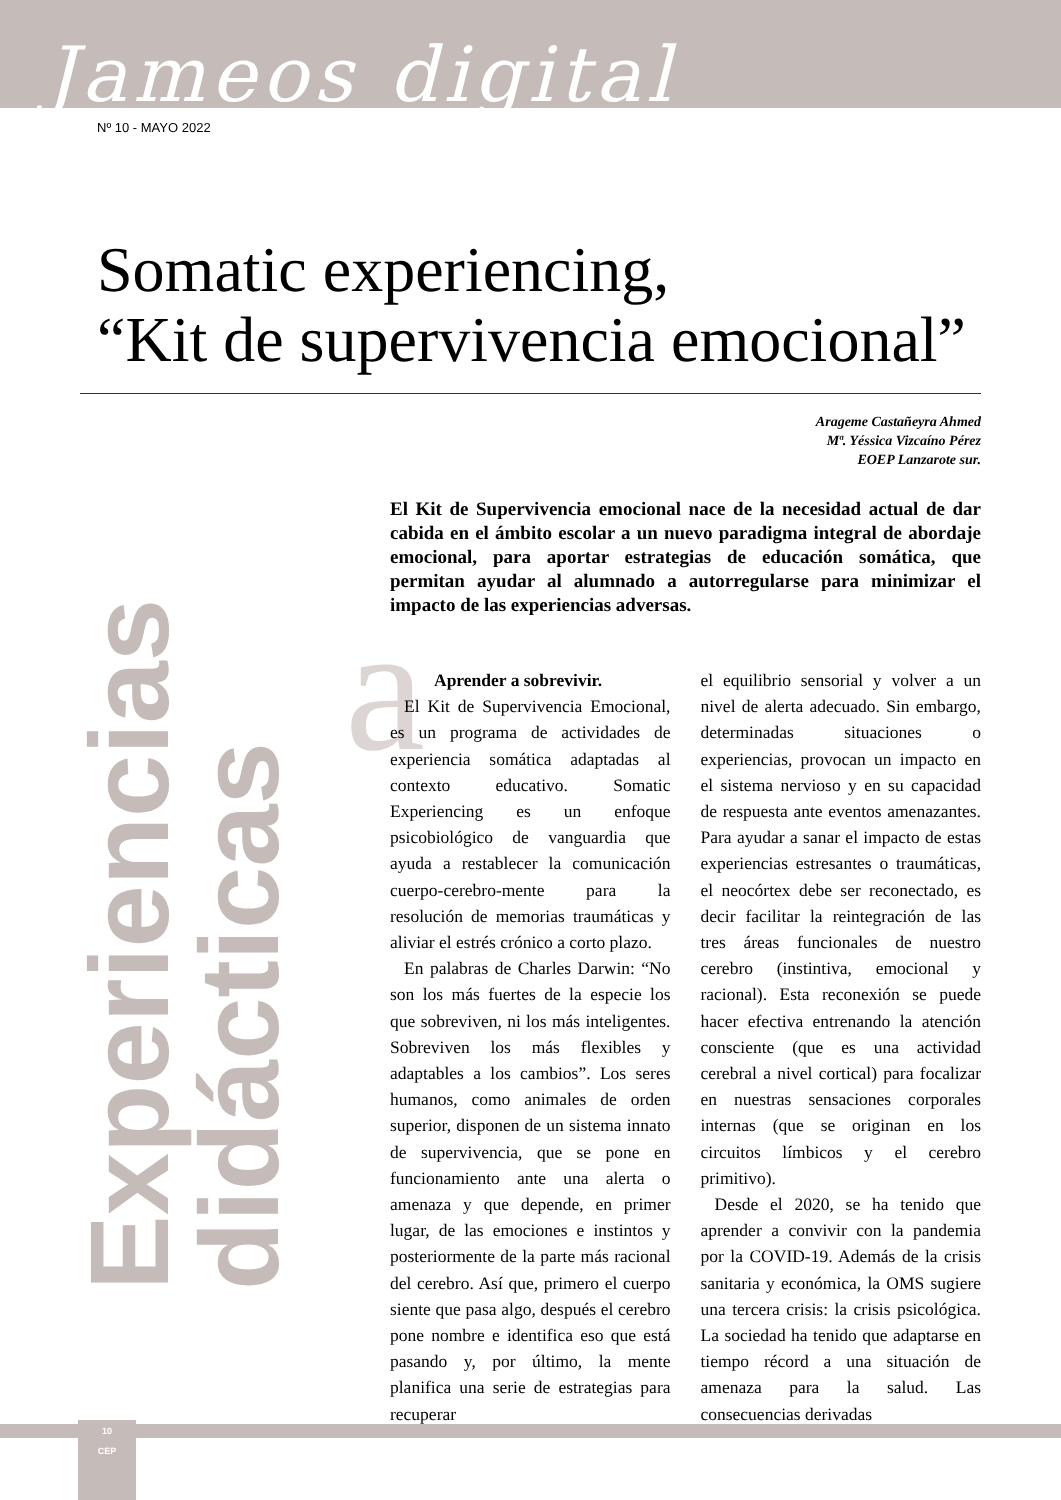Jameos digital
Nº 10 - MAYO 2022
Somatic experiencing,
“Kit de supervivencia emocional”
Arageme Castañeyra Ahmed
Mª. Yéssica Vizcaíno Pérez
EOEP Lanzarote sur.
El Kit de Supervivencia emocional nace de la necesidad actual de dar cabida en el ámbito escolar a un nuevo paradigma integral de abordaje emocional, para aportar estrategias de educación somática, que permitan ayudar al alumnado a autorregularse para minimizar el impacto de las experiencias adversas.
Experiencias didácticas
a
Aprender a sobrevivir.
El Kit de Supervivencia Emocional, es un programa de actividades de experiencia somática adaptadas al contexto educativo. Somatic Experiencing es un enfoque psicobiológico de vanguardia que ayuda a restablecer la comunicación cuerpo-cerebro-mente para la resolución de memorias traumáticas y aliviar el estrés crónico a corto plazo.
En palabras de Charles Darwin: “No son los más fuertes de la especie los que sobreviven, ni los más inteligentes. Sobreviven los más flexibles y adaptables a los cambios”. Los seres humanos, como animales de orden superior, disponen de un sistema innato de supervivencia, que se pone en funcionamiento ante una alerta o amenaza y que depende, en primer lugar, de las emociones e instintos y posteriormente de la parte más racional del cerebro. Así que, primero el cuerpo siente que pasa algo, después el cerebro pone nombre e identifica eso que está pasando y, por último, la mente planifica una serie de estrategias para recuperar
el equilibrio sensorial y volver a un nivel de alerta adecuado. Sin embargo, determinadas situaciones o experiencias, provocan un impacto en el sistema nervioso y en su capacidad de respuesta ante eventos amenazantes. Para ayudar a sanar el impacto de estas experiencias estresantes o traumáticas, el neocórtex debe ser reconectado, es decir facilitar la reintegración de las tres áreas funcionales de nuestro cerebro (instintiva, emocional y racional). Esta reconexión se puede hacer efectiva entrenando la atención consciente (que es una actividad cerebral a nivel cortical) para focalizar en nuestras sensaciones corporales internas (que se originan en los circuitos límbicos y el cerebro primitivo).
Desde el 2020, se ha tenido que aprender a convivir con la pandemia por la COVID-19. Además de la crisis sanitaria y económica, la OMS sugiere una tercera crisis: la crisis psicológica. La sociedad ha tenido que adaptarse en tiempo récord a una situación de amenaza para la salud. Las consecuencias derivadas
10
CEP